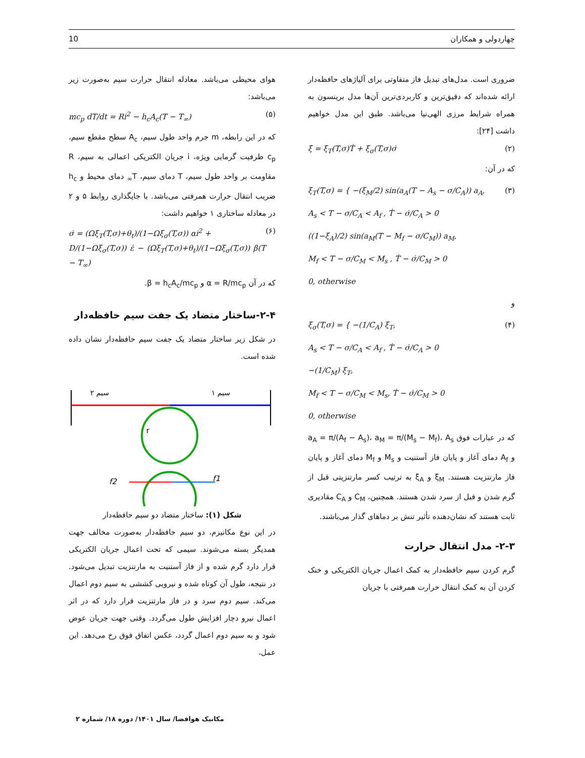چهاردولی و همکاران 10
ضروری است. مدل‌های تبدیل فاز متفاوتی برای آلیاژهای حافظه‌دار ارائه شده‌اند که دقیق‌ترین و کاربردی‌ترین آن‌ها مدل برینسون به همراه شرایط مرزی الهی‌نیا می‌باشد. طبق این مدل خواهیم داشت [۲۴]:
ξ̇ = ξ<sub>T</sub>(T,σ)Ṫ + ξ<sub>σ</sub>(T,σ)σ̇ (۲)
که در آن:
ξ<sub>T</sub>(T,σ) = { −(ξ<sub>M</sub>/2) sin(a<sub>A</sub>(T − A<sub>s</sub> − σ/C<sub>A</sub>)) a<sub>A</sub>,
A<sub>s</sub> < T − σ/C<sub>A</sub> < A<sub>f</sub> , Ṫ − σ̇/C<sub>A</sub> > 0
((1−ξ<sub>A</sub>)/2) sin(a<sub>M</sub>(T − M<sub>f</sub> − σ/C<sub>M</sub>)) a<sub>M</sub>,
M<sub>f</sub> < T − σ/C<sub>M</sub> < M<sub>s</sub> , Ṫ − σ̇/C<sub>M</sub> > 0
0, otherwise (۳)
و
ξ<sub>σ</sub>(T,σ) = { −(1/C<sub>A</sub>) ξ<sub>T</sub>,
A<sub>s</sub> < T − σ/C<sub>A</sub> < A<sub>f</sub> , Ṫ − σ̇/C<sub>A</sub> > 0
−(1/C<sub>M</sub>) ξ<sub>T</sub>,
M<sub>f</sub> < T − σ/C<sub>M</sub> < M<sub>s</sub>, Ṫ − σ̇/C<sub>M</sub> > 0
0, otherwise (۴)
که در عبارات فوق a<sub>A</sub> = π/(A<sub>f</sub> − A<sub>s</sub>)، a<sub>M</sub> = π/(M<sub>s</sub> − M<sub>f</sub>)، A<sub>s</sub> و A<sub>f</sub> دمای آغاز و پایان فاز آستنیت و M<sub>s</sub> و M<sub>f</sub> دمای آغاز و پایان فاز مارتنزیت هستند. ξ<sub>M</sub> و ξ<sub>A</sub> به ترتیب کسر مارتنزیتی قبل از گرم شدن و قبل از سرد شدن هستند. همچنین، C<sub>M</sub> و C<sub>A</sub> مقادیری ثابت هستند که نشان‌دهنده تأثیر تنش بر دماهای گذار می‌باشند.
۲-۳- مدل انتقال حرارت
گرم کردن سیم حافظه‌دار به کمک اعمال جریان الکتریکی و خنک کردن آن به کمک انتقال حرارت همرفتی با جریان
هوای محیطی می‌باشد. معادله انتقال حرارت سیم به‌صورت زیر می‌باشد:
mc<sub>p</sub> dT/dt = Ri<sup>2</sup> − h<sub>c</sub>A<sub>c</sub>(T − T<sub>∞</sub>) (۵)
که در این رابطه، m جرم واحد طول سیم، A<sub>c</sub> سطح مقطع سیم، c<sub>p</sub> ظرفیت گرمایی ویژه، i جریان الکتریکی اعمالی به سیم، R مقاومت بر واحد طول سیم، T دمای سیم، T<sub>∞</sub> دمای محیط و h<sub>c</sub> ضریب انتقال حرارت همرفتی می‌باشد. با جایگذاری روابط ۵ و ۲ در معادله ساختاری ۱ خواهیم داشت:
σ̇ = (Ωξ<sub>T</sub>(T,σ)+θ<sub>t</sub>)/(1−Ωξ<sub>σ</sub>(T,σ)) αi<sup>2</sup> +
D/(1−Ωξ<sub>σ</sub>(T,σ)) ε̇ − (Ωξ<sub>T</sub>(T,σ)+θ<sub>t</sub>)/(1−Ωξ<sub>σ</sub>(T,σ)) β(T − T<sub>∞</sub>) (۶)
که در آن α = R/mc<sub>p</sub> و β = h<sub>c</sub>A<sub>c</sub>/mc<sub>p</sub>.
۲-۴-ساختار متضاد یک جفت سیم حافظه‌دار
در شکل زیر ساختار متضاد یک جفت سیم حافظه‌دار نشان داده شده است.
سیم ۲
سیم ۱
r
f2
f1
شکل (۱): ساختار متضاد دو سیم حافظه‌دار
در این نوع مکانیزم، دو سیم حافظه‌دار به‌صورت مخالف جهت همدیگر بسته می‌شوند. سیمی که تحت اعمال جریان الکتریکی قرار دارد گرم شده و از فاز آستنیت به مارتنزیت تبدیل می‌شود. در نتیجه، طول آن کوتاه شده و نیرویی کششی به سیم دوم اعمال می‌کند. سیم دوم سرد و در فاز مارتنزیت قرار دارد که در اثر اعمال نیرو دچار افزایش طول می‌گردد. وقتی جهت جریان عوض شود و به سیم دوم اعمال گردد، عکس اتفاق فوق رخ می‌دهد. این عمل،
مکانیک هوافضا/ سال ۱۴۰۱/ دوره ۱۸/ شماره ۲